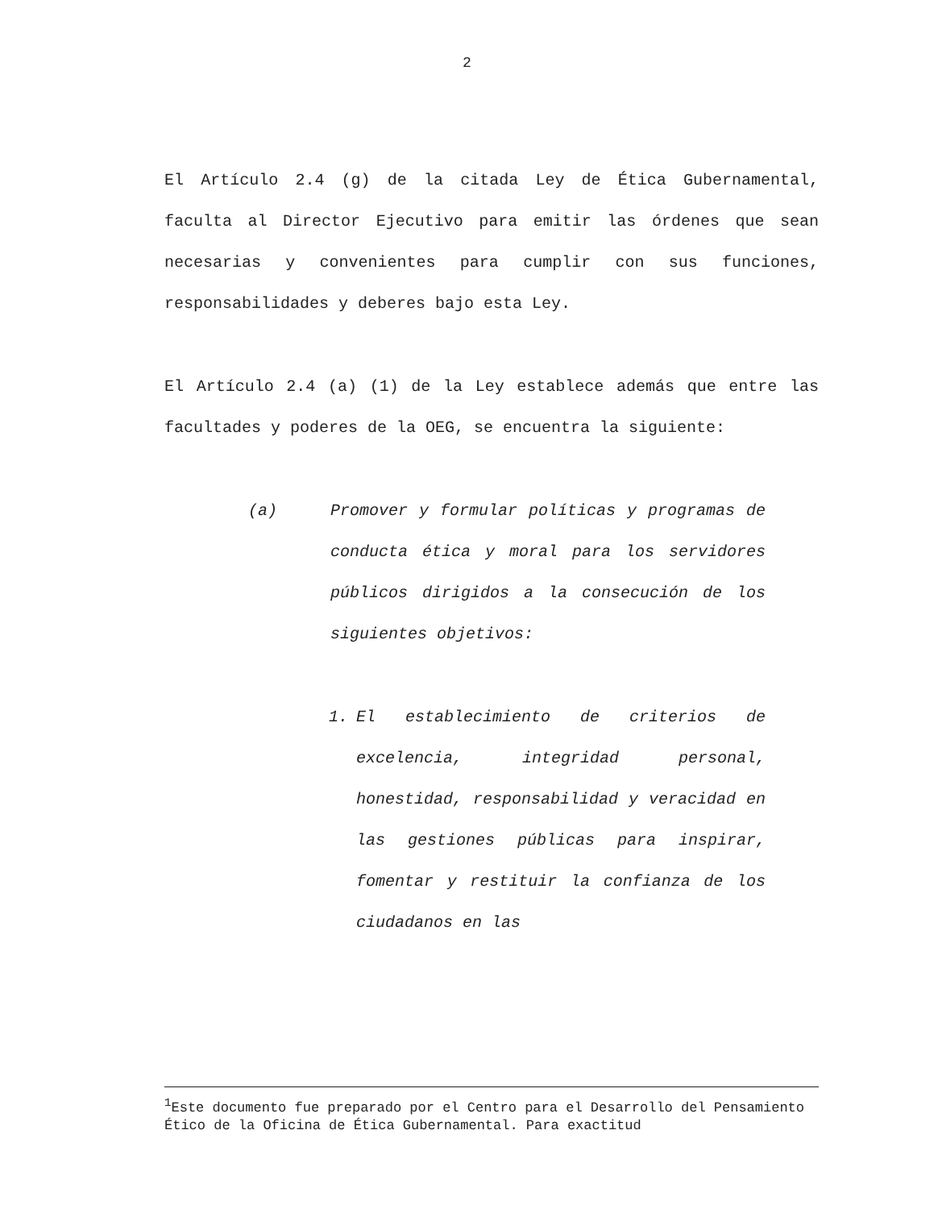2
El Artículo 2.4 (g) de la citada Ley de Ética Gubernamental, faculta al Director Ejecutivo para emitir las órdenes que sean necesarias y convenientes para cumplir con sus funciones, responsabilidades y deberes bajo esta Ley.
El Artículo 2.4 (a) (1) de la Ley establece además que entre las facultades y poderes de la OEG, se encuentra la siguiente:
(a) Promover y formular políticas y programas de conducta ética y moral para los servidores públicos dirigidos a la consecución de los siguientes objetivos:
1. El establecimiento de criterios de excelencia, integridad personal, honestidad, responsabilidad y veracidad en las gestiones públicas para inspirar, fomentar y restituir la confianza de los ciudadanos en las
<sup>1</sup> Este documento fue preparado por el Centro para el Desarrollo del Pensamiento Ético de la Oficina de Ética Gubernamental. Para exactitud